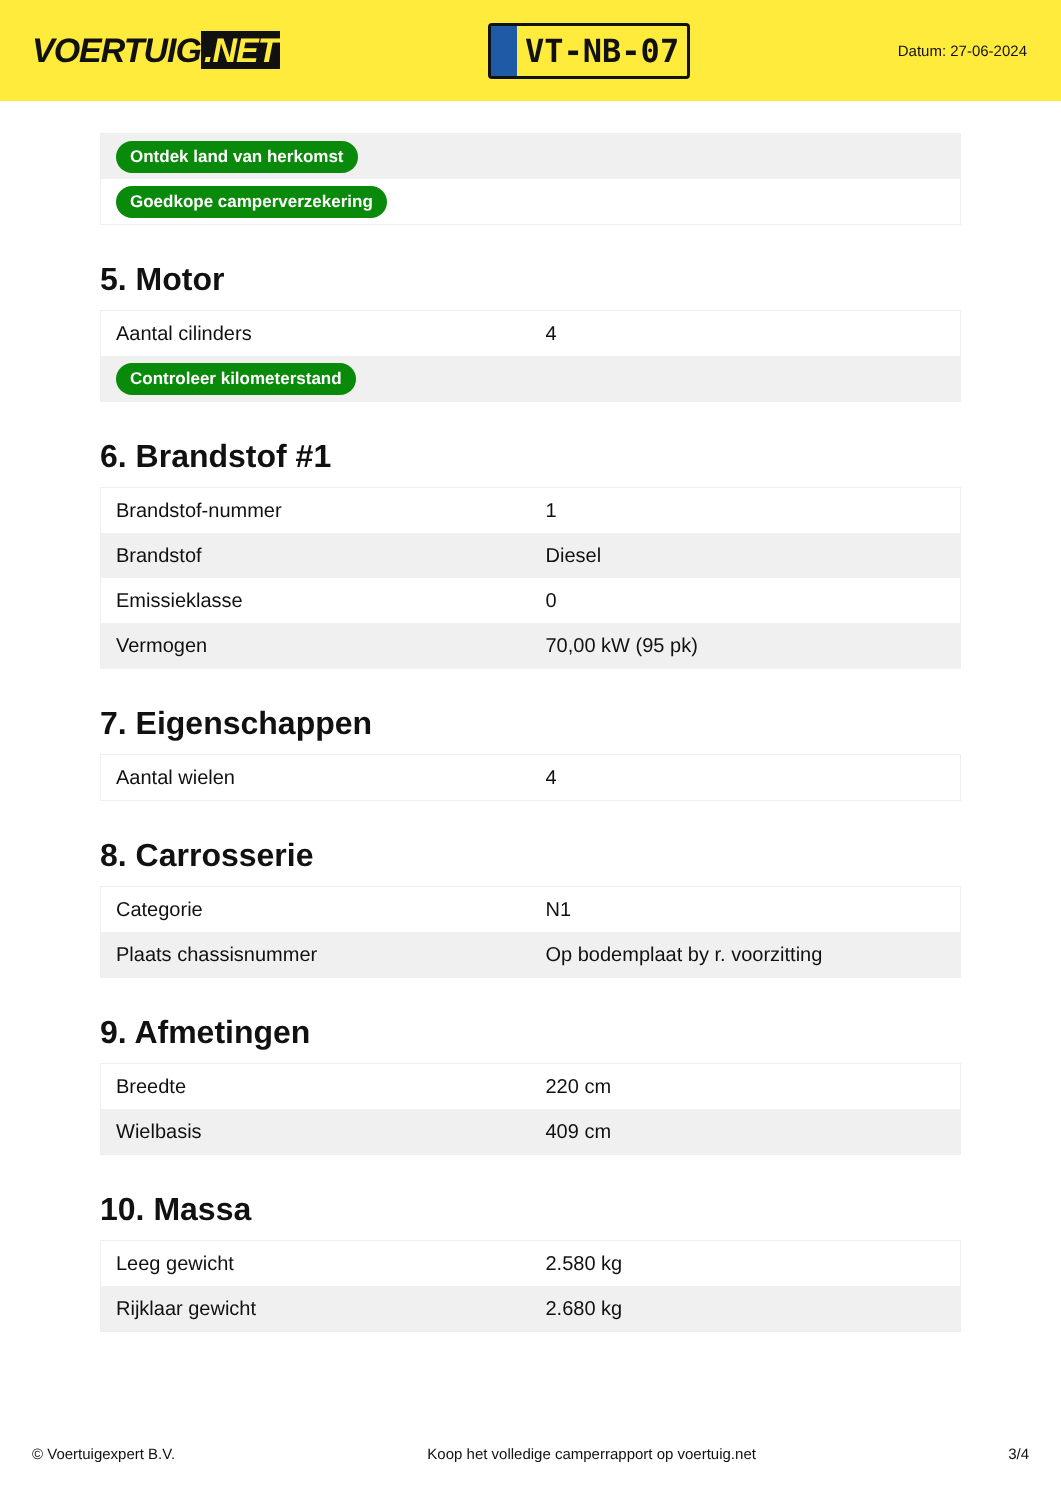VOERTUIG.NET
VT-NB-07
Datum: 27-06-2024
| Ontdek land van herkomst |
| Goedkope camperverzekering |
5. Motor
| Aantal cilinders | 4 |
| Controleer kilometerstand | |
6. Brandstof #1
| Brandstof-nummer | 1 |
| Brandstof | Diesel |
| Emissieklasse | 0 |
| Vermogen | 70,00 kW (95 pk) |
7. Eigenschappen
| Aantal wielen | 4 |
8. Carrosserie
| Categorie | N1 |
| Plaats chassisnummer | Op bodemplaat by r. voorzitting |
9. Afmetingen
| Breedte | 220 cm |
| Wielbasis | 409 cm |
10. Massa
| Leeg gewicht | 2.580 kg |
| Rijklaar gewicht | 2.680 kg |
© Voertuigexpert B.V. Koop het volledige camperrapport op voertuig.net 3/4